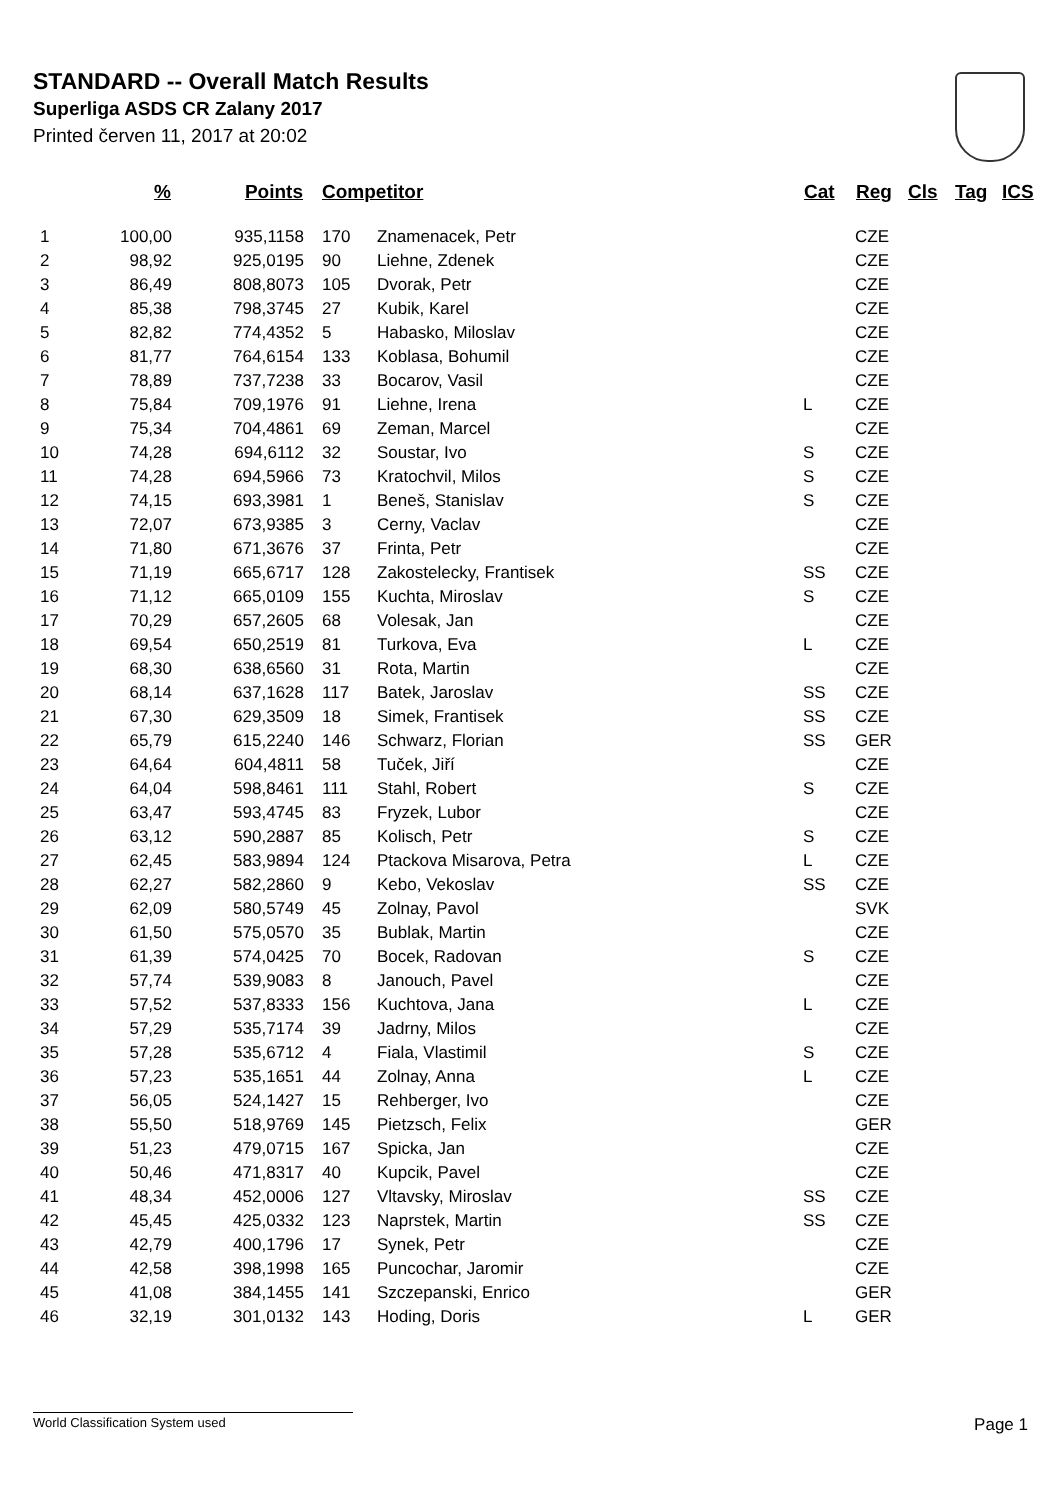STANDARD -- Overall Match Results
Superliga ASDS CR Zalany 2017
Printed červen 11, 2017 at 20:02
| | % | Points | Competitor | | Cat | Reg | Cls | Tag | ICS |
| --- | --- | --- | --- | --- | --- | --- | --- | --- | --- |
| 1 | 100,00 | 935,1158 | 170 | Znamenacek, Petr | | CZE | | | |
| 2 | 98,92 | 925,0195 | 90 | Liehne, Zdenek | | CZE | | | |
| 3 | 86,49 | 808,8073 | 105 | Dvorak, Petr | | CZE | | | |
| 4 | 85,38 | 798,3745 | 27 | Kubik, Karel | | CZE | | | |
| 5 | 82,82 | 774,4352 | 5 | Habasko, Miloslav | | CZE | | | |
| 6 | 81,77 | 764,6154 | 133 | Koblasa, Bohumil | | CZE | | | |
| 7 | 78,89 | 737,7238 | 33 | Bocarov, Vasil | | CZE | | | |
| 8 | 75,84 | 709,1976 | 91 | Liehne, Irena | L | CZE | | | |
| 9 | 75,34 | 704,4861 | 69 | Zeman, Marcel | | CZE | | | |
| 10 | 74,28 | 694,6112 | 32 | Soustar, Ivo | S | CZE | | | |
| 11 | 74,28 | 694,5966 | 73 | Kratochvil, Milos | S | CZE | | | |
| 12 | 74,15 | 693,3981 | 1 | Beneš, Stanislav | S | CZE | | | |
| 13 | 72,07 | 673,9385 | 3 | Cerny, Vaclav | | CZE | | | |
| 14 | 71,80 | 671,3676 | 37 | Frinta, Petr | | CZE | | | |
| 15 | 71,19 | 665,6717 | 128 | Zakostelecky, Frantisek | SS | CZE | | | |
| 16 | 71,12 | 665,0109 | 155 | Kuchta, Miroslav | S | CZE | | | |
| 17 | 70,29 | 657,2605 | 68 | Volesak, Jan | | CZE | | | |
| 18 | 69,54 | 650,2519 | 81 | Turkova, Eva | L | CZE | | | |
| 19 | 68,30 | 638,6560 | 31 | Rota, Martin | | CZE | | | |
| 20 | 68,14 | 637,1628 | 117 | Batek, Jaroslav | SS | CZE | | | |
| 21 | 67,30 | 629,3509 | 18 | Simek, Frantisek | SS | CZE | | | |
| 22 | 65,79 | 615,2240 | 146 | Schwarz, Florian | SS | GER | | | |
| 23 | 64,64 | 604,4811 | 58 | Tuček, Jiří | | CZE | | | |
| 24 | 64,04 | 598,8461 | 111 | Stahl, Robert | S | CZE | | | |
| 25 | 63,47 | 593,4745 | 83 | Fryzek, Lubor | | CZE | | | |
| 26 | 63,12 | 590,2887 | 85 | Kolisch, Petr | S | CZE | | | |
| 27 | 62,45 | 583,9894 | 124 | Ptackova Misarova, Petra | L | CZE | | | |
| 28 | 62,27 | 582,2860 | 9 | Kebo, Vekoslav | SS | CZE | | | |
| 29 | 62,09 | 580,5749 | 45 | Zolnay, Pavol | | SVK | | | |
| 30 | 61,50 | 575,0570 | 35 | Bublak, Martin | | CZE | | | |
| 31 | 61,39 | 574,0425 | 70 | Bocek, Radovan | S | CZE | | | |
| 32 | 57,74 | 539,9083 | 8 | Janouch, Pavel | | CZE | | | |
| 33 | 57,52 | 537,8333 | 156 | Kuchtova, Jana | L | CZE | | | |
| 34 | 57,29 | 535,7174 | 39 | Jadrny, Milos | | CZE | | | |
| 35 | 57,28 | 535,6712 | 4 | Fiala, Vlastimil | S | CZE | | | |
| 36 | 57,23 | 535,1651 | 44 | Zolnay, Anna | L | CZE | | | |
| 37 | 56,05 | 524,1427 | 15 | Rehberger, Ivo | | CZE | | | |
| 38 | 55,50 | 518,9769 | 145 | Pietzsch, Felix | | GER | | | |
| 39 | 51,23 | 479,0715 | 167 | Spicka, Jan | | CZE | | | |
| 40 | 50,46 | 471,8317 | 40 | Kupcik, Pavel | | CZE | | | |
| 41 | 48,34 | 452,0006 | 127 | Vltavsky, Miroslav | SS | CZE | | | |
| 42 | 45,45 | 425,0332 | 123 | Naprstek, Martin | SS | CZE | | | |
| 43 | 42,79 | 400,1796 | 17 | Synek, Petr | | CZE | | | |
| 44 | 42,58 | 398,1998 | 165 | Puncochar, Jaromir | | CZE | | | |
| 45 | 41,08 | 384,1455 | 141 | Szczepanski, Enrico | | GER | | | |
| 46 | 32,19 | 301,0132 | 143 | Hoding, Doris | L | GER | | | |
World Classification System used Page 1